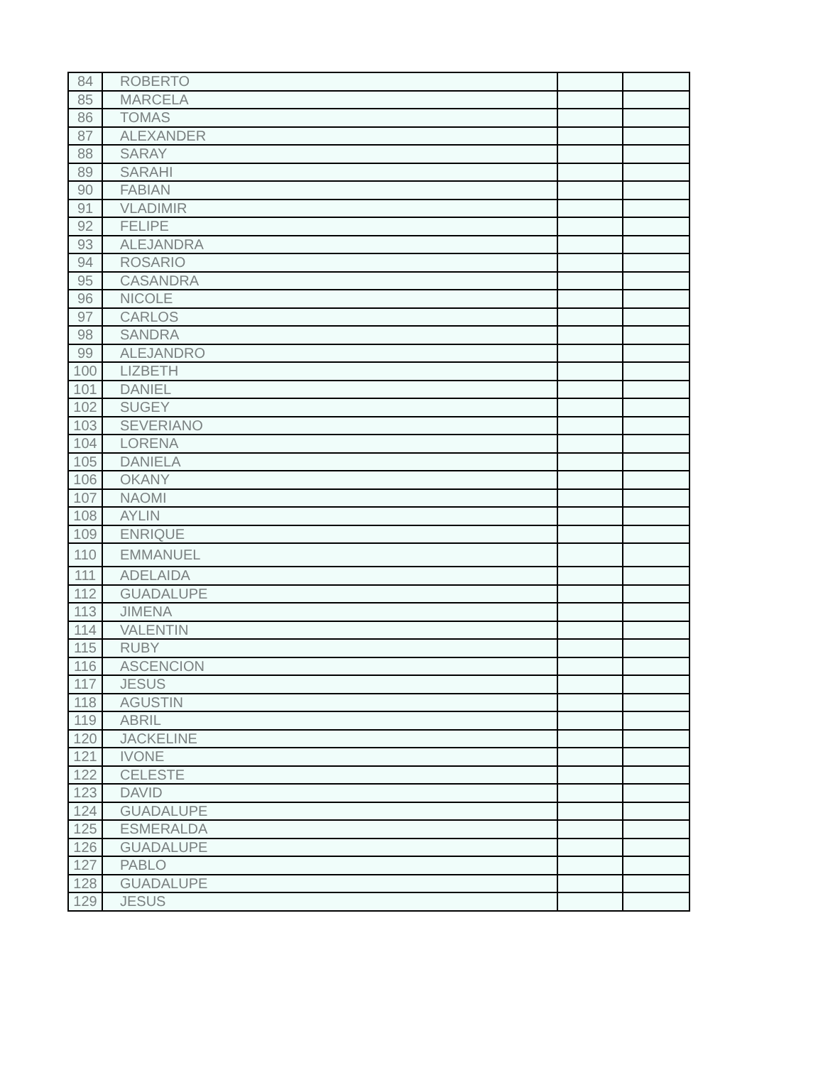| 84 | ROBERTO | | |
| 85 | MARCELA | | |
| 86 | TOMAS | | |
| 87 | ALEXANDER | | |
| 88 | SARAY | | |
| 89 | SARAHI | | |
| 90 | FABIAN | | |
| 91 | VLADIMIR | | |
| 92 | FELIPE | | |
| 93 | ALEJANDRA | | |
| 94 | ROSARIO | | |
| 95 | CASANDRA | | |
| 96 | NICOLE | | |
| 97 | CARLOS | | |
| 98 | SANDRA | | |
| 99 | ALEJANDRO | | |
| 100 | LIZBETH | | |
| 101 | DANIEL | | |
| 102 | SUGEY | | |
| 103 | SEVERIANO | | |
| 104 | LORENA | | |
| 105 | DANIELA | | |
| 106 | OKANY | | |
| 107 | NAOMI | | |
| 108 | AYLIN | | |
| 109 | ENRIQUE | | |
| 110 | EMMANUEL | | |
| 111 | ADELAIDA | | |
| 112 | GUADALUPE | | |
| 113 | JIMENA | | |
| 114 | VALENTIN | | |
| 115 | RUBY | | |
| 116 | ASCENCION | | |
| 117 | JESUS | | |
| 118 | AGUSTIN | | |
| 119 | ABRIL | | |
| 120 | JACKELINE | | |
| 121 | IVONE | | |
| 122 | CELESTE | | |
| 123 | DAVID | | |
| 124 | GUADALUPE | | |
| 125 | ESMERALDA | | |
| 126 | GUADALUPE | | |
| 127 | PABLO | | |
| 128 | GUADALUPE | | |
| 129 | JESUS | | |